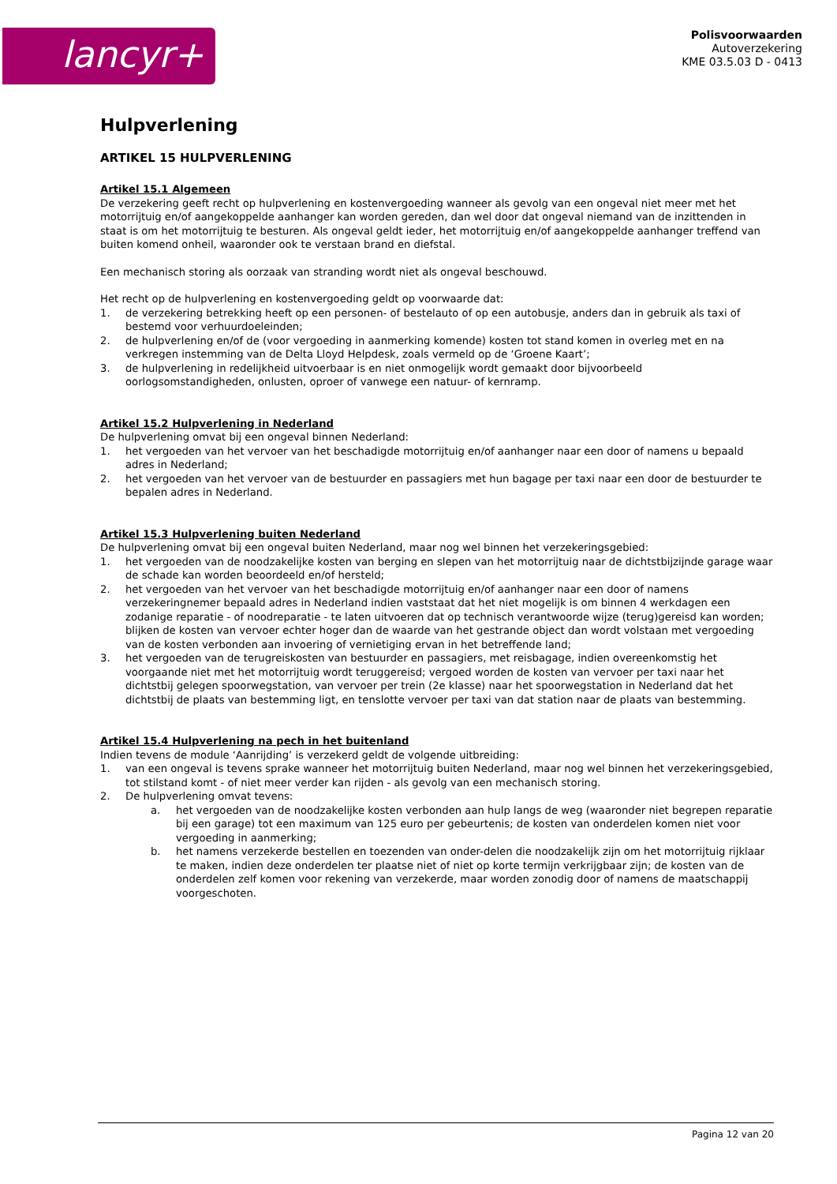lancyr+
Polisvoorwaarden
Autoverzekering
KME 03.5.03 D - 0413
Hulpverlening
ARTIKEL 15 HULPVERLENING
Artikel 15.1 Algemeen
De verzekering geeft recht op hulpverlening en kostenvergoeding wanneer als gevolg van een ongeval niet meer met het motorrijtuig en/of aangekoppelde aanhanger kan worden gereden, dan wel door dat ongeval niemand van de inzittenden in staat is om het motorrijtuig te besturen. Als ongeval geldt ieder, het motorrijtuig en/of aangekoppelde aanhanger treffend van buiten komend onheil, waaronder ook te verstaan brand en diefstal.
Een mechanisch storing als oorzaak van stranding wordt niet als ongeval beschouwd.
Het recht op de hulpverlening en kostenvergoeding geldt op voorwaarde dat:
1. de verzekering betrekking heeft op een personen- of bestelauto of op een autobusje, anders dan in gebruik als taxi of bestemd voor verhuurdoeleinden;
2. de hulpverlening en/of de (voor vergoeding in aanmerking komende) kosten tot stand komen in overleg met en na verkregen instemming van de Delta Lloyd Helpdesk, zoals vermeld op de ‘Groene Kaart’;
3. de hulpverlening in redelijkheid uitvoerbaar is en niet onmogelijk wordt gemaakt door bijvoorbeeld oorlogsomstandigheden, onlusten, oproer of vanwege een natuur- of kernramp.
Artikel 15.2 Hulpverlening in Nederland
De hulpverlening omvat bij een ongeval binnen Nederland:
1. het vergoeden van het vervoer van het beschadigde motorrijtuig en/of aanhanger naar een door of namens u bepaald adres in Nederland;
2. het vergoeden van het vervoer van de bestuurder en passagiers met hun bagage per taxi naar een door de bestuurder te bepalen adres in Nederland.
Artikel 15.3 Hulpverlening buiten Nederland
De hulpverlening omvat bij een ongeval buiten Nederland, maar nog wel binnen het verzekeringsgebied:
1. het vergoeden van de noodzakelijke kosten van berging en slepen van het motorrijtuig naar de dichtstbijzijnde garage waar de schade kan worden beoordeeld en/of hersteld;
2. het vergoeden van het vervoer van het beschadigde motorrijtuig en/of aanhanger naar een door of namens verzekeringnemer bepaald adres in Nederland indien vaststaat dat het niet mogelijk is om binnen 4 werkdagen een zodanige reparatie - of noodreparatie - te laten uitvoeren dat op technisch verantwoorde wijze (terug)gereisd kan worden; blijken de kosten van vervoer echter hoger dan de waarde van het gestrande object dan wordt volstaan met vergoeding van de kosten verbonden aan invoering of vernietiging ervan in het betreffende land;
3. het vergoeden van de terugreiskosten van bestuurder en passagiers, met reisbagage, indien overeenkomstig het voorgaande niet met het motorrijtuig wordt teruggereisd; vergoed worden de kosten van vervoer per taxi naar het dichtstbij gelegen spoorwegstation, van vervoer per trein (2e klasse) naar het spoorwegstation in Nederland dat het dichtstbij de plaats van bestemming ligt, en tenslotte vervoer per taxi van dat station naar de plaats van bestemming.
Artikel 15.4 Hulpverlening na pech in het buitenland
Indien tevens de module ‘Aanrijding’ is verzekerd geldt de volgende uitbreiding:
1. van een ongeval is tevens sprake wanneer het motorrijtuig buiten Nederland, maar nog wel binnen het verzekeringsgebied, tot stilstand komt - of niet meer verder kan rijden - als gevolg van een mechanisch storing.
2. De hulpverlening omvat tevens:
a. het vergoeden van de noodzakelijke kosten verbonden aan hulp langs de weg (waaronder niet begrepen reparatie bij een garage) tot een maximum van 125 euro per gebeurtenis; de kosten van onderdelen komen niet voor vergoeding in aanmerking;
b. het namens verzekerde bestellen en toezenden van onder-delen die noodzakelijk zijn om het motorrijtuig rijklaar te maken, indien deze onderdelen ter plaatse niet of niet op korte termijn verkrijgbaar zijn; de kosten van de onderdelen zelf komen voor rekening van verzekerde, maar worden zonodig door of namens de maatschappij voorgeschoten.
Pagina 12 van 20